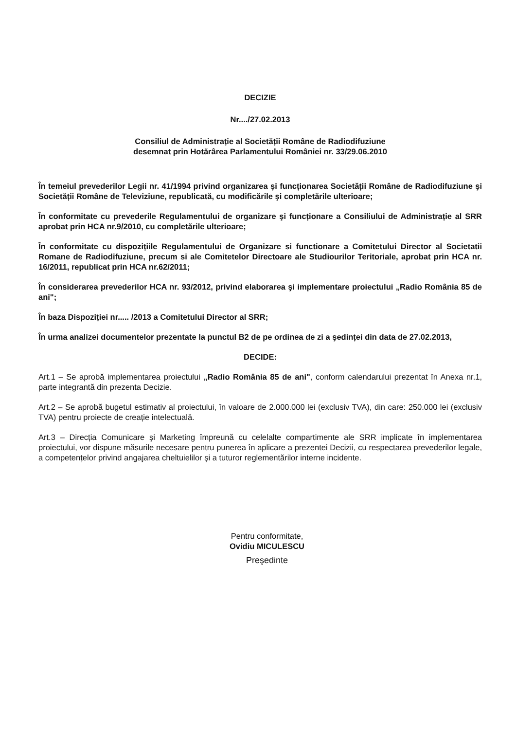DECIZIE
Nr..../27.02.2013
Consiliul de Administrație al Societății Române de Radiodifuziune
desemnat prin Hotărârea Parlamentului României nr. 33/29.06.2010
În temeiul prevederilor Legii nr. 41/1994 privind organizarea şi funcționarea Societății Române de Radiodifuziune şi Societății Române de Televiziune, republicată, cu modificările şi completările ulterioare;
În conformitate cu prevederile Regulamentului de organizare şi funcționare a Consiliului de Administrație al SRR aprobat prin HCA nr.9/2010, cu completările ulterioare;
În conformitate cu dispozițiile Regulamentului de Organizare si functionare a Comitetului Director al Societatii Romane de Radiodifuziune, precum si ale Comitetelor Directoare ale Studiourilor Teritoriale, aprobat prin HCA nr. 16/2011, republicat prin HCA nr.62/2011;
În considerarea prevederilor HCA nr. 93/2012, privind elaborarea şi implementare proiectului „Radio România 85 de ani";
În baza Dispoziției nr..... /2013 a Comitetului Director al SRR;
În urma analizei documentelor prezentate la punctul B2 de pe ordinea de zi a şedinței din data de 27.02.2013,
DECIDE:
Art.1 – Se aprobă implementarea proiectului „Radio România 85 de ani", conform calendarului prezentat în Anexa nr.1, parte integrantă din prezenta Decizie.
Art.2 – Se aprobă bugetul estimativ al proiectului, în valoare de 2.000.000 lei (exclusiv TVA), din care: 250.000 lei (exclusiv TVA) pentru proiecte de creație intelectuală.
Art.3 – Direcția Comunicare şi Marketing împreună cu celelalte compartimente ale SRR implicate în implementarea proiectului, vor dispune măsurile necesare pentru punerea în aplicare a prezentei Decizii, cu respectarea prevederilor legale, a competențelor privind angajarea cheltuielilor şi a tuturor reglementărilor interne incidente.
Pentru conformitate,
Ovidiu MICULESCU
Preşedinte